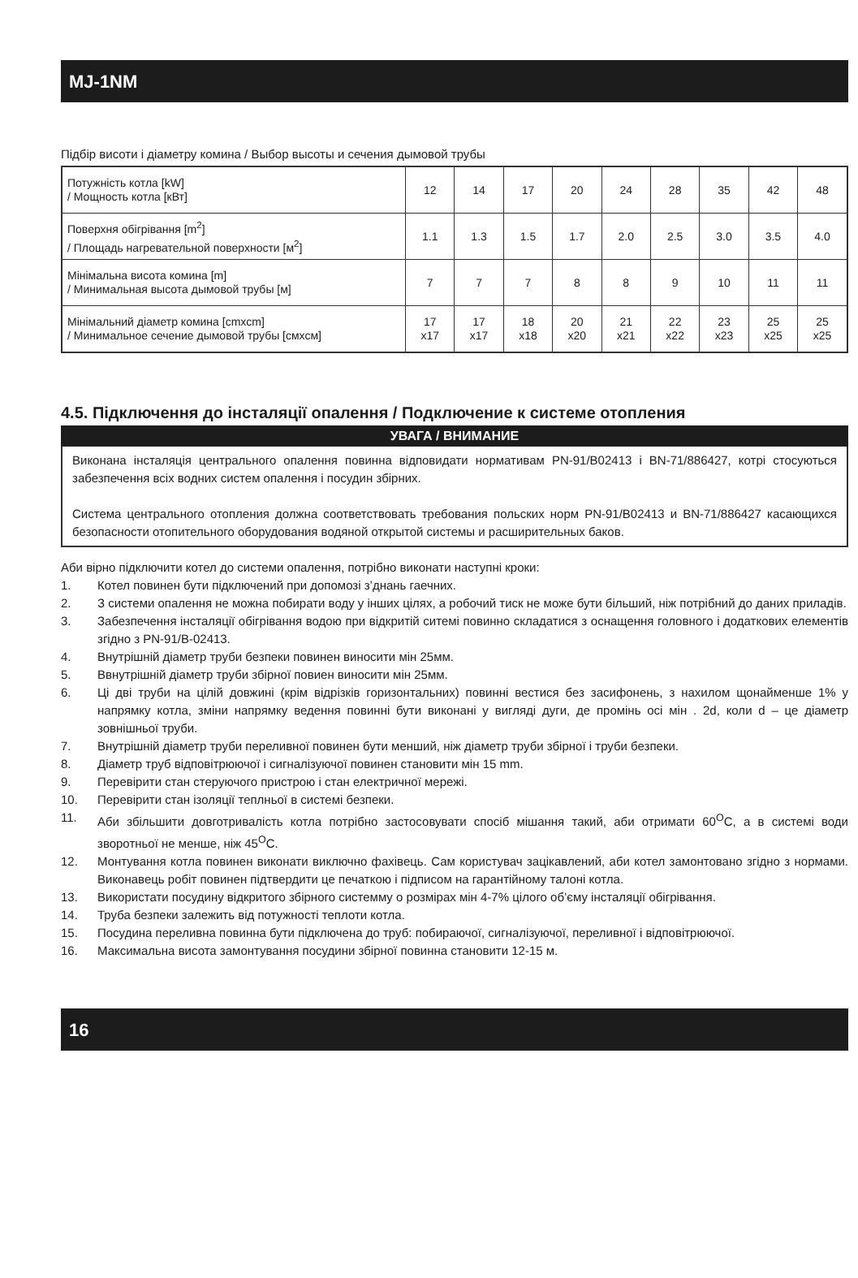MJ-1NM
Підбір висоти і діаметру комина / Выбор высоты и сечения дымовой трубы
| Потужність котла [kW] / Мощность котла [кВт] | 12 | 14 | 17 | 20 | 24 | 28 | 35 | 42 | 48 |
| Поверхня обігрівання [m<sup>2</sup>] / Площадь нагревательной поверхности [м<sup>2</sup>] | 1.1 | 1.3 | 1.5 | 1.7 | 2.0 | 2.5 | 3.0 | 3.5 | 4.0 |
| Мінімальна висота комина [m] / Минимальная высота дымовой трубы [м] | 7 | 7 | 7 | 8 | 8 | 9 | 10 | 11 | 11 |
| Мінімальний діаметр комина [cmxcm] / Минимальное сечение дымовой трубы [смхсм] | 17 x17 | 17 x17 | 18 x18 | 20 x20 | 21 x21 | 22 x22 | 23 x23 | 25 x25 | 25 x25 |
4.5. Підключення до інсталяції опалення / Подключение к системе отопления
УВАГА / ВНИМАНИЕ
Виконана інсталяція центрального опалення повинна відповидати нормативам PN-91/B02413 і BN-71/886427, котрі стосуються забезпечення всіх водних систем опалення і посудин збірних.
Система центрального отопления должна соответствовать требования польских норм PN-91/B02413 и BN-71/886427 касающихся безопасности отопительного оборудования водяной открытой системы и расширительных баков.
Аби вірно підключити котел до системи опалення, потрібно виконати наступні кроки:
1. Котел повинен бути підключений при допомозі з’днань гаечних.
2. З системи опалення не можна побирати воду у інших цілях, а робочий тиск не може бути більший, ніж потрібний до даних приладів.
3. Забезпечення інсталяції обігрівання водою при відкритій ситемі повинно складатися з оснащення головного і додаткових елементів згідно з PN-91/B-02413.
4. Внутрішній діаметр труби безпеки повинен виносити мін 25мм.
5. Ввнутрішній діаметр труби збірної повиен виносити мін 25мм.
6. Ці дві труби на цілій довжині (крім відрізків горизонтальних) повинні вестися без засифонень, з нахилом щонайменше 1% у напрямку котла, зміни напрямку ведення повинні бути виконані у вигляді дуги, де промінь осі мін . 2d, коли d – це діаметр зовнішньої труби.
7. Внутрішній діаметр труби переливної повинен бути менший, ніж діаметр труби збірної і труби безпеки.
8. Діаметр труб відповітрюючої і сигналізуючої повинен становити мін 15 mm.
9. Перевірити стан стеруючого пристрою і стан електричної мережі.
10. Перевірити стан ізоляції теплньої в системі безпеки.
11. Аби збільшити довготривалість котла потрібно застосовувати спосіб мішання такий, аби отримати 60<sup>O</sup>C, а в системі води зворотньої не менше, ніж 45<sup>O</sup>C.
12. Монтування котла повинен виконати виключно фахівець. Сам користувач зацікавлений, аби котел замонтовано згідно з нормами. Виконавець робіт повинен підтвердити це печаткою і підписом на гарантійному талоні котла.
13. Використати посудину відкритого збірного системму о розмірах мін 4-7% цілого об’єму інсталяції обігрівання.
14. Труба безпеки залежить від потужності теплоти котла.
15. Посудина переливна повинна бути підключена до труб: побираючої, сигналізуючої, переливної і відповітрюючої.
16. Максимальна висота замонтування посудини збірної повинна становити 12-15 м.
16